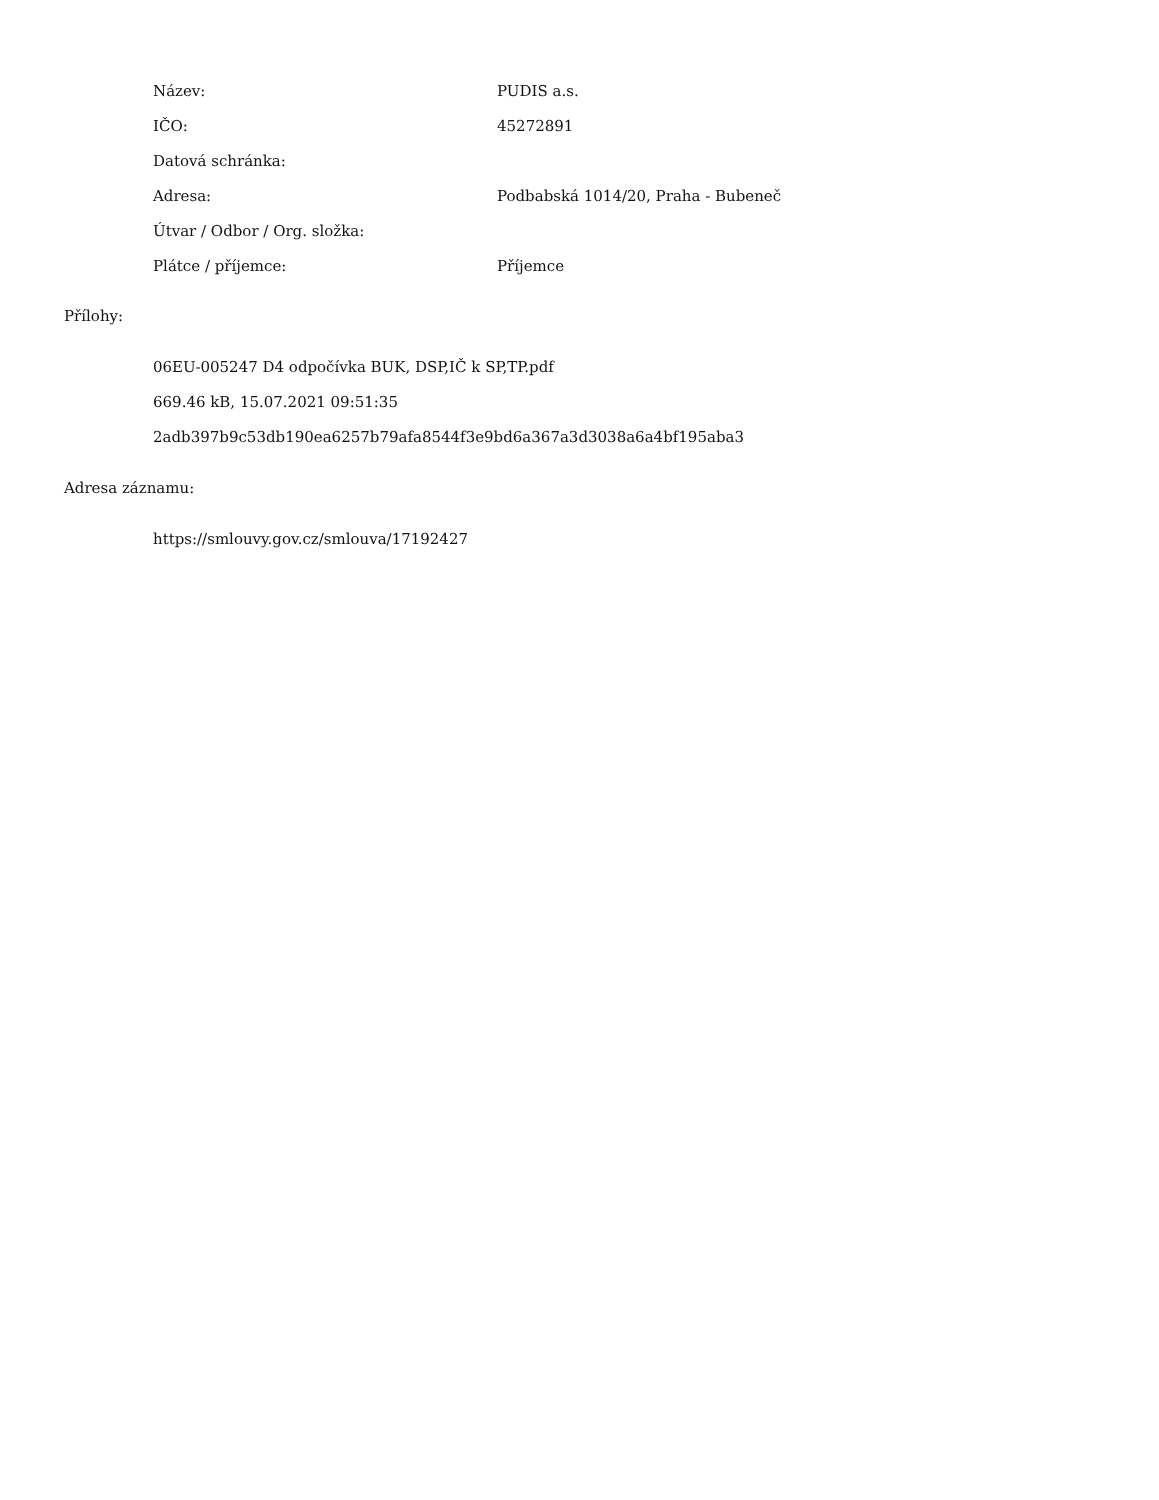| Název: | PUDIS a.s. |
| IČO: | 45272891 |
| Datová schránka: | |
| Adresa: | Podbabská 1014/20, Praha - Bubeneč |
| Útvar / Odbor / Org. složka: | |
| Plátce / příjemce: | Příjemce |
Přílohy:
06EU-005247 D4 odpočívka BUK, DSP,IČ k SP,TP.pdf
669.46 kB, 15.07.2021 09:51:35
2adb397b9c53db190ea6257b79afa8544f3e9bd6a367a3d3038a6a4bf195aba3
Adresa záznamu:
https://smlouvy.gov.cz/smlouva/17192427